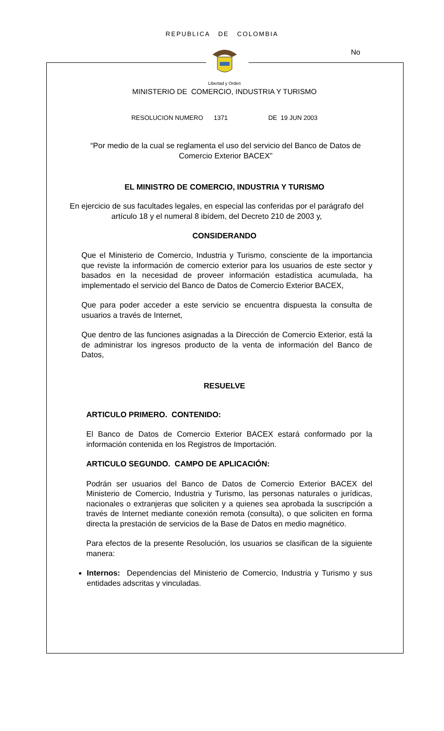REPUBLICA DE COLOMBIA
No
Libertad y Orden
MINISTERIO DE COMERCIO, INDUSTRIA Y TURISMO
RESOLUCION NUMERO 1371 DE 19 JUN 2003
“Por medio de la cual se reglamenta el uso del servicio del Banco de Datos de Comercio Exterior BACEX”
EL MINISTRO DE COMERCIO, INDUSTRIA Y TURISMO
En ejercicio de sus facultades legales, en especial las conferidas por el parágrafo del artículo 18 y el numeral 8 ibídem, del Decreto 210 de 2003 y,
CONSIDERANDO
Que el Ministerio de Comercio, Industria y Turismo, consciente de la importancia que reviste la información de comercio exterior para los usuarios de este sector y basados en la necesidad de proveer información estadística acumulada, ha implementado el servicio del Banco de Datos de Comercio Exterior BACEX,
Que para poder acceder a este servicio se encuentra dispuesta la consulta de usuarios a través de Internet,
Que dentro de las funciones asignadas a la Dirección de Comercio Exterior, está la de administrar los ingresos producto de la venta de información del Banco de Datos,
RESUELVE
ARTICULO PRIMERO. CONTENIDO:
El Banco de Datos de Comercio Exterior BACEX estará conformado por la información contenida en los Registros de Importación.
ARTICULO SEGUNDO. CAMPO DE APLICACIÓN:
Podrán ser usuarios del Banco de Datos de Comercio Exterior BACEX del Ministerio de Comercio, Industria y Turismo, las personas naturales o jurídicas, nacionales o extranjeras que soliciten y a quienes sea aprobada la suscripción a través de Internet mediante conexión remota (consulta), o que soliciten en forma directa la prestación de servicios de la Base de Datos en medio magnético.
Para efectos de la presente Resolución, los usuarios se clasifican de la siguiente manera:
Internos: Dependencias del Ministerio de Comercio, Industria y Turismo y sus entidades adscritas y vinculadas.